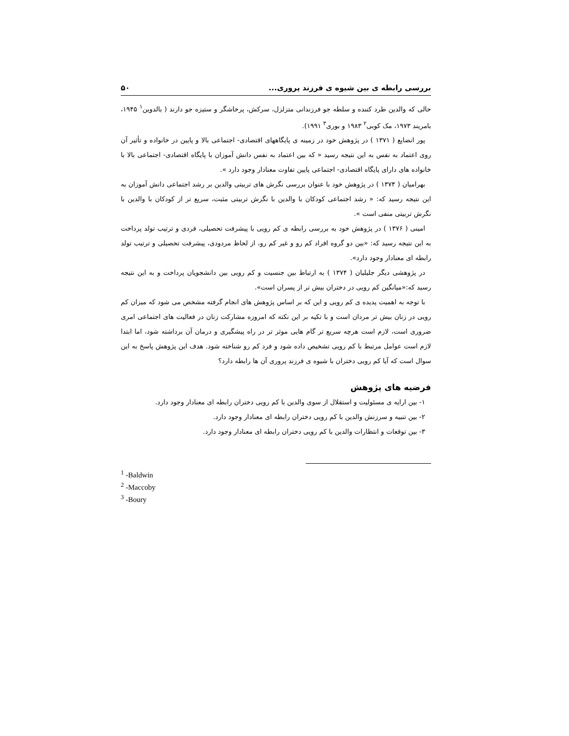بررسی رابطه ی بین شیوه ی فرزند پروری... ۵۰
حالی که والدین طرد کننده و سلطه جو فرزندانی متزلزل، سرکش، پرخاشگر و ستیزه جو دارند ( بالدوین<sup>۱</sup> ۱۹۴۵، بامریند ۱۹۷۳، مک کوبی<sup>۲</sup> ۱۹۸۳ و بوری<sup>۳</sup> ۱۹۹۱).
پور انضایع ( ۱۳۷۱ ) در پژوهش خود در زمینه ی پایگاههای اقتصادی- اجتماعی بالا و پایین در خانواده و تأثیر آن روی اعتماد به نفس به این نتیجه رسید « که بین اعتماد به نفس دانش آموزان با پایگاه اقتصادی- اجتماعی بالا با خانواده های دارای پایگاه اقتصادی- اجتماعی پایین تفاوت معنادار وجود دارد ».
بهرامیان ( ۱۳۷۴ ) در پژوهش خود با عنوان بررسی نگرش های تربیتی والدین بر رشد اجتماعی دانش آموزان به این نتیجه رسید که: « رشد اجتماعی کودکان با والدین با نگرش تربیتی مثبت، سریع تر از کودکان با والدین با نگرش تربیتی منفی است ».
امینی ( ۱۳۷۶ ) در پژوهش خود به بررسی رابطه ی کم رویی با پیشرفت تحصیلی، فردی و ترتیب تولد پرداخت به این نتیجه رسید که: «بین دو گروه افراد کم رو و غیر کم رو، از لحاظ مردودی، پیشرفت تحصیلی و ترتیب تولد رابطه ای معنادار وجود دارد».
در پژوهشی دیگر جلیلیان ( ۱۳۷۴ ) به ارتباط بین جنسیت و کم رویی بین دانشجویان پرداخت و به این نتیجه رسید که:«میانگین کم رویی در دختران بیش تر از پسران است».
با توجه به اهمیت پدیده ی کم رویی و این که بر اساس پژوهش های انجام گرفته مشخص می شود که میزان کم رویی در زنان بیش تر مردان است و با تکیه بر این نکته که امروزه مشارکت زنان در فعالیت های اجتماعی امری ضروری است، لازم است هرچه سریع تر گام هایی موثر تر در راه پیشگیری و درمان آن برداشته شود، اما ابتدا لازم است عوامل مرتبط با کم رویی تشخیص داده شود و فرد کم رو شناخته شود. هدف این پژوهش پاسخ به این سوال است که آیا کم رویی دختران با شیوه ی فرزند پروری آن ها رابطه دارد؟
فرضیه های پژوهش
۱- بین ارایه ی مسئولیت و استقلال از سوی والدین با کم رویی دختران رابطه ای معنادار وجود دارد.
۲- بین تنبیه و سرزنش والدین با کم رویی دختران رابطه ای معنادار وجود دارد.
۳- بین توقعات و انتظارات والدین با کم رویی دختران رابطه ای معنادار وجود دارد.
<sup>1</sup> -Baldwin
<sup>2</sup> -Maccoby
<sup>3</sup> -Boury